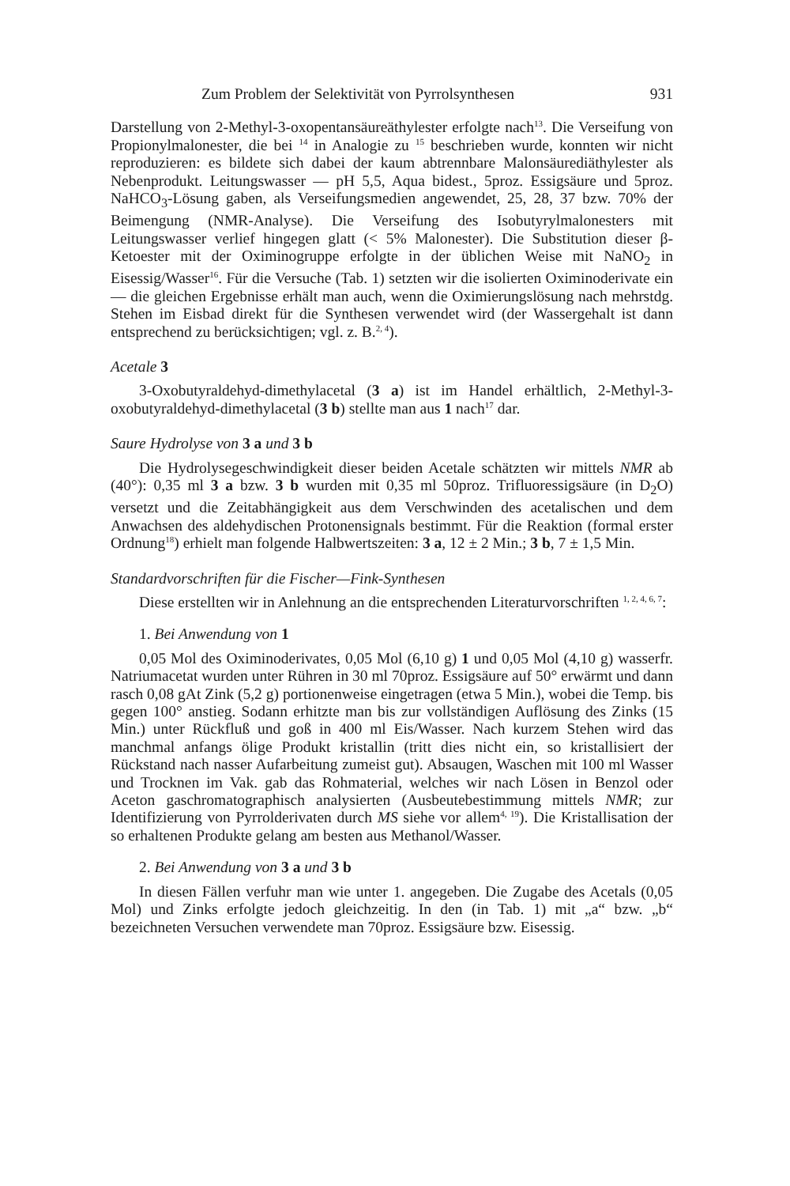Zum Problem der Selektivität von Pyrrolsynthesen 931
Darstellung von 2-Methyl-3-oxopentansäureäthylester erfolgte nach<sup>13</sup>. Die Verseifung von Propionylmalonester, die bei <sup>14</sup> in Analogie zu <sup>15</sup> beschrieben wurde, konnten wir nicht reproduzieren: es bildete sich dabei der kaum abtrennbare Malonsäurediäthylester als Nebenprodukt. Leitungswasser — pH 5,5, Aqua bidest., 5proz. Essigsäure und 5proz. NaHCO<sub>3</sub>-Lösung gaben, als Verseifungsmedien angewendet, 25, 28, 37 bzw. 70% der Beimengung (NMR-Analyse). Die Verseifung des Isobutyrylmalonesters mit Leitungswasser verlief hingegen glatt (< 5% Malonester). Die Substitution dieser β-Ketoester mit der Oximinogruppe erfolgte in der üblichen Weise mit NaNO<sub>2</sub> in Eisessig/Wasser<sup>16</sup>. Für die Versuche (Tab. 1) setzten wir die isolierten Oximinoderivate ein — die gleichen Ergebnisse erhält man auch, wenn die Oximierungslösung nach mehrstdg. Stehen im Eisbad direkt für die Synthesen verwendet wird (der Wassergehalt ist dann entsprechend zu berücksichtigen; vgl. z. B.<sup>2, 4</sup>).
Acetale 3
3-Oxobutyraldehyd-dimethylacetal (3 a) ist im Handel erhältlich, 2-Methyl-3-oxobutyraldehyd-dimethylacetal (3 b) stellte man aus 1 nach<sup>17</sup> dar.
Saure Hydrolyse von 3 a und 3 b
Die Hydrolysegeschwindigkeit dieser beiden Acetale schätzten wir mittels NMR ab (40°): 0,35 ml 3 a bzw. 3 b wurden mit 0,35 ml 50proz. Trifluoressigsäure (in D<sub>2</sub>O) versetzt und die Zeitabhängigkeit aus dem Verschwinden des acetalischen und dem Anwachsen des aldehydischen Protonensignals bestimmt. Für die Reaktion (formal erster Ordnung<sup>18</sup>) erhielt man folgende Halbwertszeiten: 3 a, 12 ± 2 Min.; 3 b, 7 ± 1,5 Min.
Standardvorschriften für die Fischer—Fink-Synthesen
Diese erstellten wir in Anlehnung an die entsprechenden Literaturvorschriften <sup>1, 2, 4, 6, 7</sup>:
1. Bei Anwendung von 1
0,05 Mol des Oximinoderivates, 0,05 Mol (6,10 g) 1 und 0,05 Mol (4,10 g) wasserfr. Natriumacetat wurden unter Rühren in 30 ml 70proz. Essigsäure auf 50° erwärmt und dann rasch 0,08 gAt Zink (5,2 g) portionenweise eingetragen (etwa 5 Min.), wobei die Temp. bis gegen 100° anstieg. Sodann erhitzte man bis zur vollständigen Auflösung des Zinks (15 Min.) unter Rückfluß und goß in 400 ml Eis/Wasser. Nach kurzem Stehen wird das manchmal anfangs ölige Produkt kristallin (tritt dies nicht ein, so kristallisiert der Rückstand nach nasser Aufarbeitung zumeist gut). Absaugen, Waschen mit 100 ml Wasser und Trocknen im Vak. gab das Rohmaterial, welches wir nach Lösen in Benzol oder Aceton gaschromatographisch analysierten (Ausbeutebestimmung mittels NMR; zur Identifizierung von Pyrrolderivaten durch MS siehe vor allem<sup>4, 19</sup>). Die Kristallisation der so erhaltenen Produkte gelang am besten aus Methanol/Wasser.
2. Bei Anwendung von 3 a und 3 b
In diesen Fällen verfuhr man wie unter 1. angegeben. Die Zugabe des Acetals (0,05 Mol) und Zinks erfolgte jedoch gleichzeitig. In den (in Tab. 1) mit „a“ bzw. „b“ bezeichneten Versuchen verwendete man 70proz. Essigsäure bzw. Eisessig.